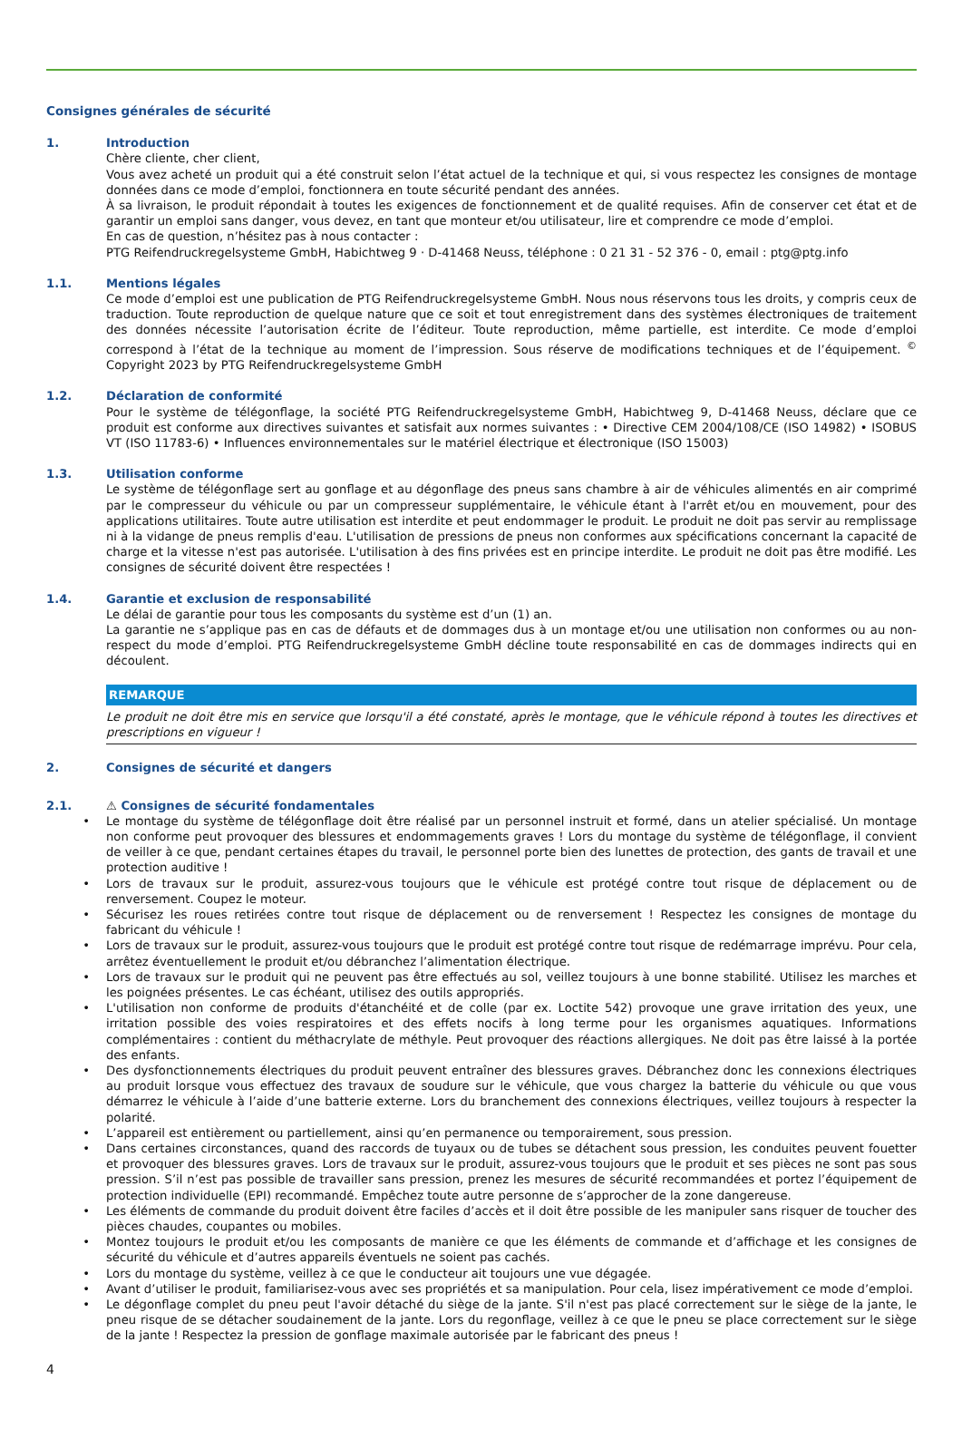Consignes générales de sécurité
1. Introduction
Chère cliente, cher client,
Vous avez acheté un produit qui a été construit selon l’état actuel de la technique et qui, si vous respectez les consignes de montage données dans ce mode d’emploi, fonctionnera en toute sécurité pendant des années.
À sa livraison, le produit répondait à toutes les exigences de fonctionnement et de qualité requises. Afin de conserver cet état et de garantir un emploi sans danger, vous devez, en tant que monteur et/ou utilisateur, lire et comprendre ce mode d’emploi.
En cas de question, n’hésitez pas à nous contacter :
PTG Reifendruckregelsysteme GmbH, Habichtweg 9 · D-41468 Neuss, téléphone : 0 21 31 - 52 376 - 0, email : ptg@ptg.info
1.1. Mentions légales
Ce mode d’emploi est une publication de PTG Reifendruckregelsysteme GmbH. Nous nous réservons tous les droits, y compris ceux de traduction. Toute reproduction de quelque nature que ce soit et tout enregistrement dans des systèmes électroniques de traitement des données nécessite l’autorisation écrite de l’éditeur. Toute reproduction, même partielle, est interdite. Ce mode d’emploi correspond à l’état de la technique au moment de l’impression. Sous réserve de modifications techniques et de l’équipement. <sup>©</sup> Copyright 2023 by PTG Reifendruckregelsysteme GmbH
1.2. Déclaration de conformité
Pour le système de télégonflage, la société PTG Reifendruckregelsysteme GmbH, Habichtweg 9, D-41468 Neuss, déclare que ce produit est conforme aux directives suivantes et satisfait aux normes suivantes : • Directive CEM 2004/108/CE (ISO 14982) • ISOBUS VT (ISO 11783-6) • Influences environnementales sur le matériel électrique et électronique (ISO 15003)
1.3. Utilisation conforme
Le système de télégonflage sert au gonflage et au dégonflage des pneus sans chambre à air de véhicules alimentés en air comprimé par le compresseur du véhicule ou par un compresseur supplémentaire, le véhicule étant à l'arrêt et/ou en mouvement, pour des applications utilitaires. Toute autre utilisation est interdite et peut endommager le produit. Le produit ne doit pas servir au remplissage ni à la vidange de pneus remplis d'eau. L'utilisation de pressions de pneus non conformes aux spécifications concernant la capacité de charge et la vitesse n'est pas autorisée. L'utilisation à des fins privées est en principe interdite. Le produit ne doit pas être modifié. Les consignes de sécurité doivent être respectées !
1.4. Garantie et exclusion de responsabilité
Le délai de garantie pour tous les composants du système est d’un (1) an.
La garantie ne s’applique pas en cas de défauts et de dommages dus à un montage et/ou une utilisation non conformes ou au non-respect du mode d’emploi. PTG Reifendruckregelsysteme GmbH décline toute responsabilité en cas de dommages indirects qui en découlent.
REMARQUE
Le produit ne doit être mis en service que lorsqu'il a été constaté, après le montage, que le véhicule répond à toutes les directives et prescriptions en vigueur !
2. Consignes de sécurité et dangers
2.1. ⚠ Consignes de sécurité fondamentales
• Le montage du système de télégonflage doit être réalisé par un personnel instruit et formé, dans un atelier spécialisé. Un montage non conforme peut provoquer des blessures et endommagements graves ! Lors du montage du système de télégonflage, il convient de veiller à ce que, pendant certaines étapes du travail, le personnel porte bien des lunettes de protection, des gants de travail et une protection auditive !
• Lors de travaux sur le produit, assurez-vous toujours que le véhicule est protégé contre tout risque de déplacement ou de renversement. Coupez le moteur.
• Sécurisez les roues retirées contre tout risque de déplacement ou de renversement ! Respectez les consignes de montage du fabricant du véhicule !
• Lors de travaux sur le produit, assurez-vous toujours que le produit est protégé contre tout risque de redémarrage imprévu. Pour cela, arrêtez éventuellement le produit et/ou débranchez l’alimentation électrique.
• Lors de travaux sur le produit qui ne peuvent pas être effectués au sol, veillez toujours à une bonne stabilité. Utilisez les marches et les poignées présentes. Le cas échéant, utilisez des outils appropriés.
• L'utilisation non conforme de produits d'étanchéité et de colle (par ex. Loctite 542) provoque une grave irritation des yeux, une irritation possible des voies respiratoires et des effets nocifs à long terme pour les organismes aquatiques. Informations complémentaires : contient du méthacrylate de méthyle. Peut provoquer des réactions allergiques. Ne doit pas être laissé à la portée des enfants.
• Des dysfonctionnements électriques du produit peuvent entraîner des blessures graves. Débranchez donc les connexions électriques au produit lorsque vous effectuez des travaux de soudure sur le véhicule, que vous chargez la batterie du véhicule ou que vous démarrez le véhicule à l’aide d’une batterie externe. Lors du branchement des connexions électriques, veillez toujours à respecter la polarité.
• L’appareil est entièrement ou partiellement, ainsi qu’en permanence ou temporairement, sous pression.
• Dans certaines circonstances, quand des raccords de tuyaux ou de tubes se détachent sous pression, les conduites peuvent fouetter et provoquer des blessures graves. Lors de travaux sur le produit, assurez-vous toujours que le produit et ses pièces ne sont pas sous pression. S’il n’est pas possible de travailler sans pression, prenez les mesures de sécurité recommandées et portez l’équipement de protection individuelle (EPI) recommandé. Empêchez toute autre personne de s’approcher de la zone dangereuse.
• Les éléments de commande du produit doivent être faciles d’accès et il doit être possible de les manipuler sans risquer de toucher des pièces chaudes, coupantes ou mobiles.
• Montez toujours le produit et/ou les composants de manière ce que les éléments de commande et d’affichage et les consignes de sécurité du véhicule et d’autres appareils éventuels ne soient pas cachés.
• Lors du montage du système, veillez à ce que le conducteur ait toujours une vue dégagée.
• Avant d’utiliser le produit, familiarisez-vous avec ses propriétés et sa manipulation. Pour cela, lisez impérativement ce mode d’emploi.
• Le dégonflage complet du pneu peut l'avoir détaché du siège de la jante. S'il n'est pas placé correctement sur le siège de la jante, le pneu risque de se détacher soudainement de la jante. Lors du regonflage, veillez à ce que le pneu se place correctement sur le siège de la jante ! Respectez la pression de gonflage maximale autorisée par le fabricant des pneus !
4